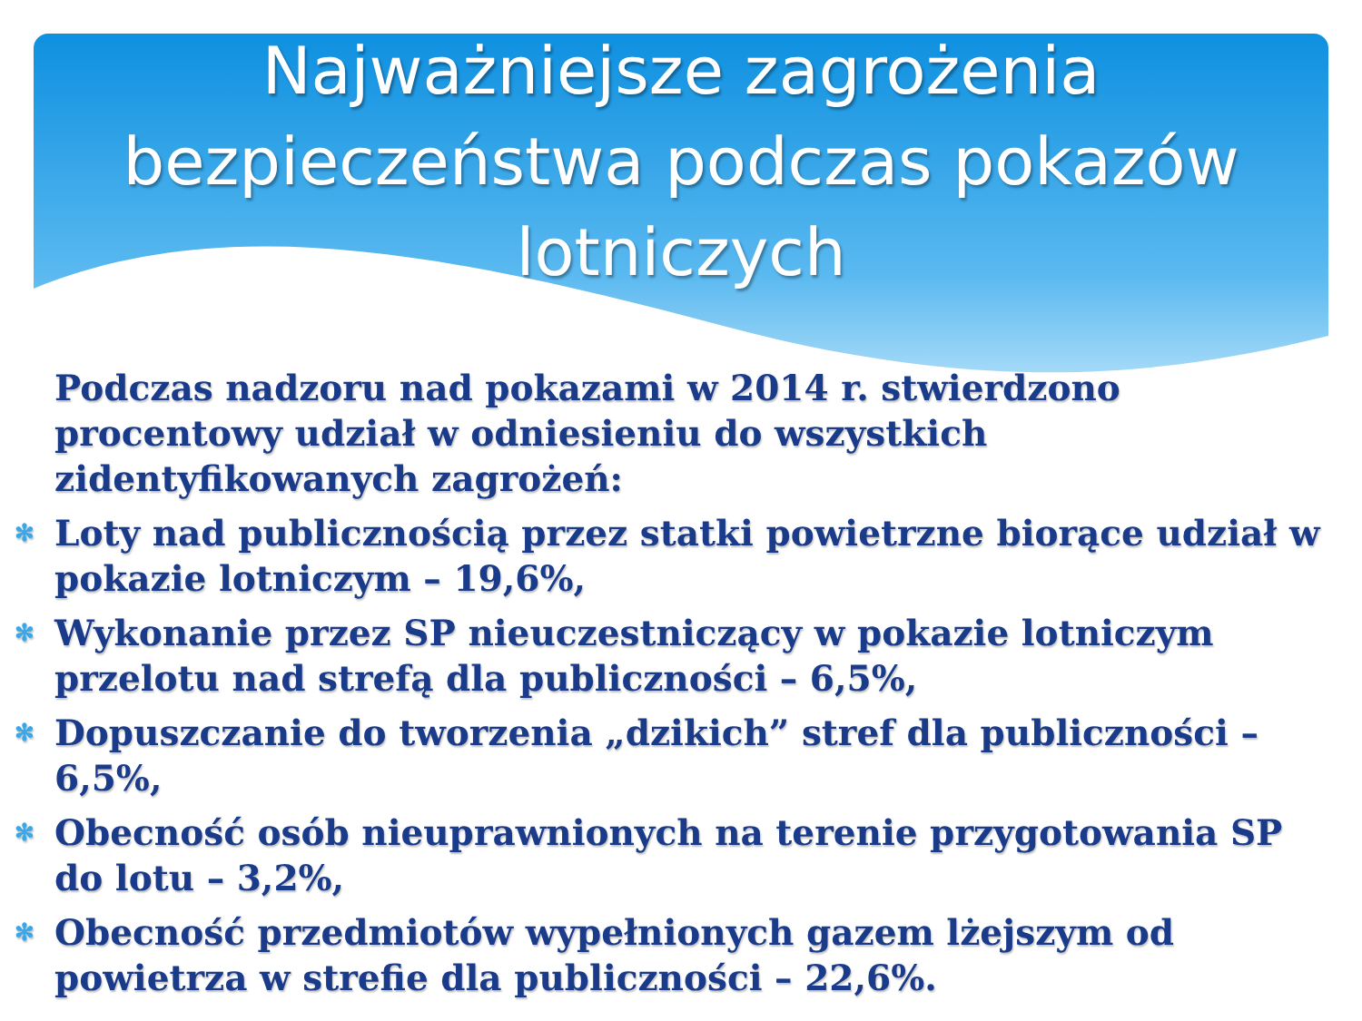Najważniejsze zagrożenia
bezpieczeństwa podczas pokazów
lotniczych
Podczas nadzoru nad pokazami w 2014 r. stwierdzono procentowy udział w odniesieniu do wszystkich zidentyfikowanych zagrożeń:
✻ Loty nad publicznością przez statki powietrzne biorące udział w pokazie lotniczym – 19,6%,
✻ Wykonanie przez SP nieuczestniczący w pokazie lotniczym przelotu nad strefą dla publiczności – 6,5%,
✻ Dopuszczanie do tworzenia „dzikich” stref dla publiczności – 6,5%,
✻ Obecność osób nieuprawnionych na terenie przygotowania SP do lotu – 3,2%,
✻ Obecność przedmiotów wypełnionych gazem lżejszym od powietrza w strefie dla publiczności – 22,6%.